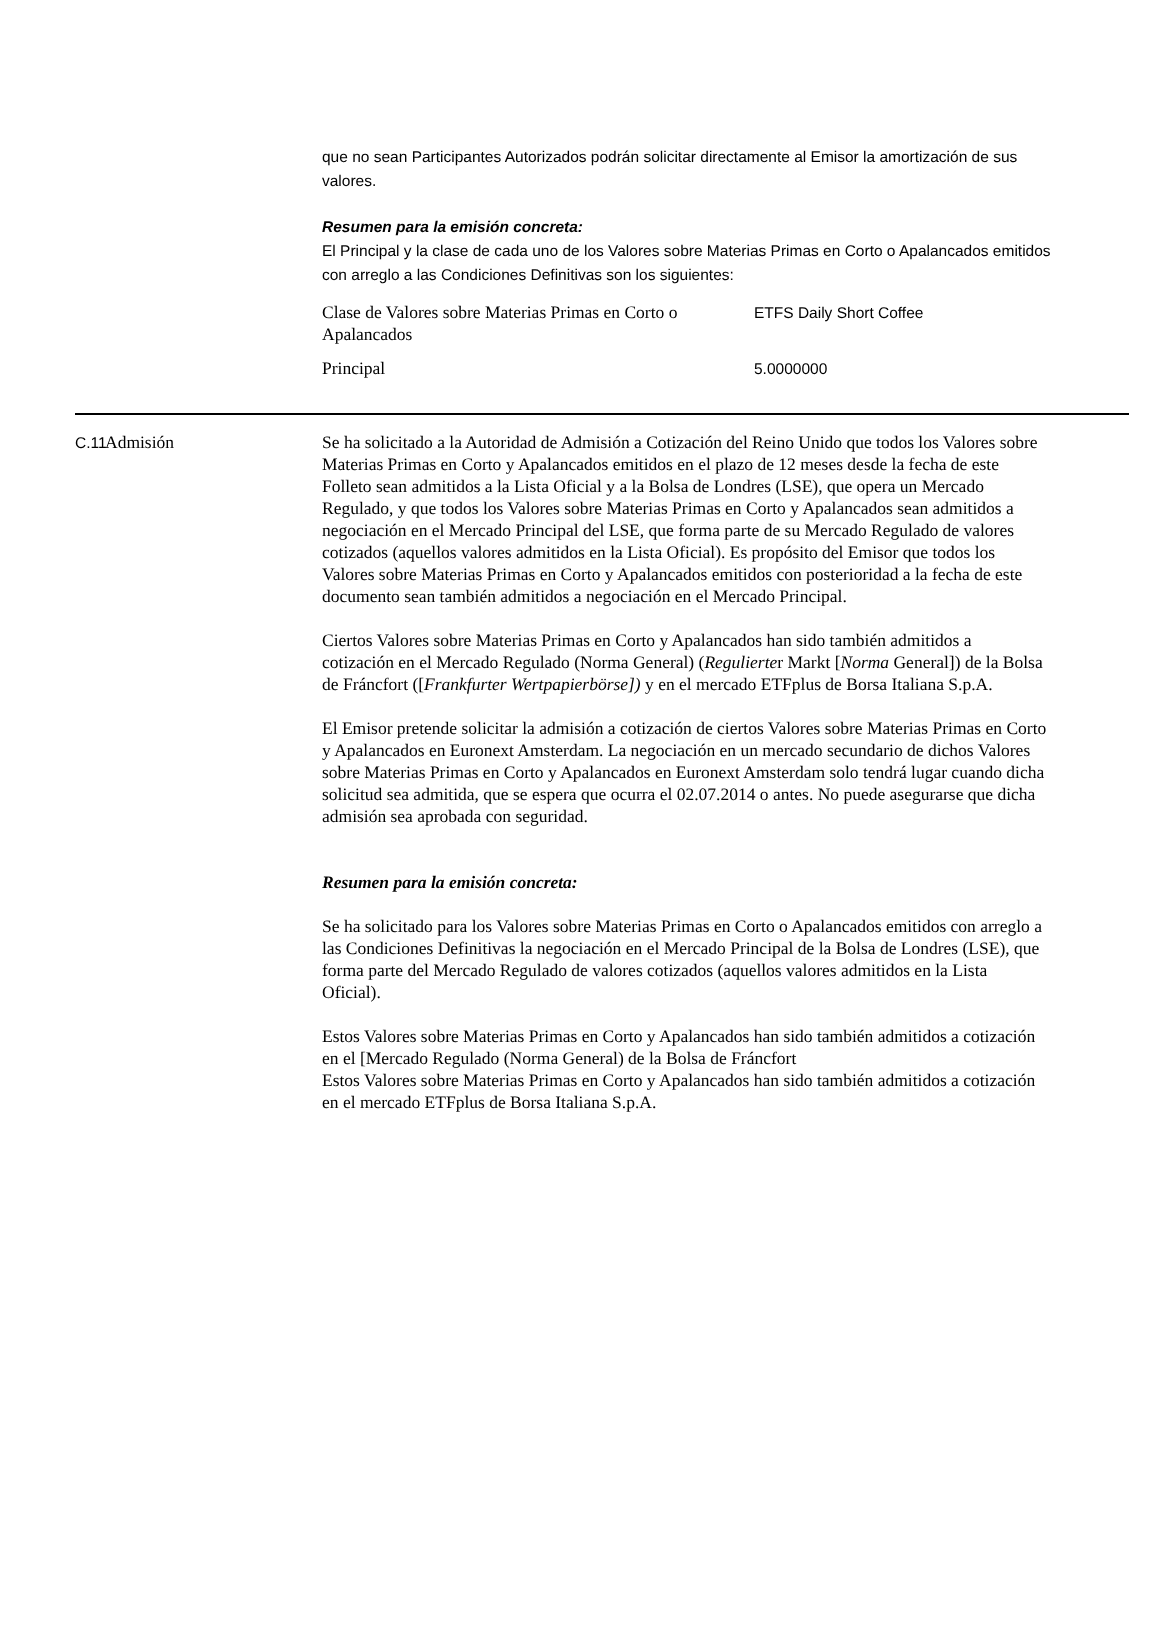que no sean Participantes Autorizados podrán solicitar directamente al Emisor la amortización de sus valores.
Resumen para la emisión concreta:
El Principal y la clase de cada uno de los Valores sobre Materias Primas en Corto o Apalancados emitidos con arreglo a las Condiciones Definitivas son los siguientes:
| Clase de Valores sobre Materias Primas en Corto o Apalancados | ETFS Daily Short Coffee |
| Principal | 5.0000000 |
C.11
Admisión Se ha solicitado a la Autoridad de Admisión a Cotización del Reino Unido que todos los Valores sobre Materias Primas en Corto y Apalancados emitidos en el plazo de 12 meses desde la fecha de este Folleto sean admitidos a la Lista Oficial y a la Bolsa de Londres (LSE), que opera un Mercado Regulado, y que todos los Valores sobre Materias Primas en Corto y Apalancados sean admitidos a negociación en el Mercado Principal del LSE, que forma parte de su Mercado Regulado de valores cotizados (aquellos valores admitidos en la Lista Oficial). Es propósito del Emisor que todos los Valores sobre Materias Primas en Corto y Apalancados emitidos con posterioridad a la fecha de este documento sean también admitidos a negociación en el Mercado Principal.
Ciertos Valores sobre Materias Primas en Corto y Apalancados han sido también admitidos a cotización en el Mercado Regulado (Norma General) (Regulierter Markt [Norma General]) de la Bolsa de Fráncfort ([Frankfurter Wertpapierbörse]) y en el mercado ETFplus de Borsa Italiana S.p.A.
El Emisor pretende solicitar la admisión a cotización de ciertos Valores sobre Materias Primas en Corto y Apalancados en Euronext Amsterdam. La negociación en un mercado secundario de dichos Valores sobre Materias Primas en Corto y Apalancados en Euronext Amsterdam solo tendrá lugar cuando dicha solicitud sea admitida, que se espera que ocurra el 02.07.2014 o antes. No puede asegurarse que dicha admisión sea aprobada con seguridad.
Resumen para la emisión concreta:
Se ha solicitado para los Valores sobre Materias Primas en Corto o Apalancados emitidos con arreglo a las Condiciones Definitivas la negociación en el Mercado Principal de la Bolsa de Londres (LSE), que forma parte del Mercado Regulado de valores cotizados (aquellos valores admitidos en la Lista Oficial).
Estos Valores sobre Materias Primas en Corto y Apalancados han sido también admitidos a cotización en el [Mercado Regulado (Norma General) de la Bolsa de Fráncfort
Estos Valores sobre Materias Primas en Corto y Apalancados han sido también admitidos a cotización en el mercado ETFplus de Borsa Italiana S.p.A.